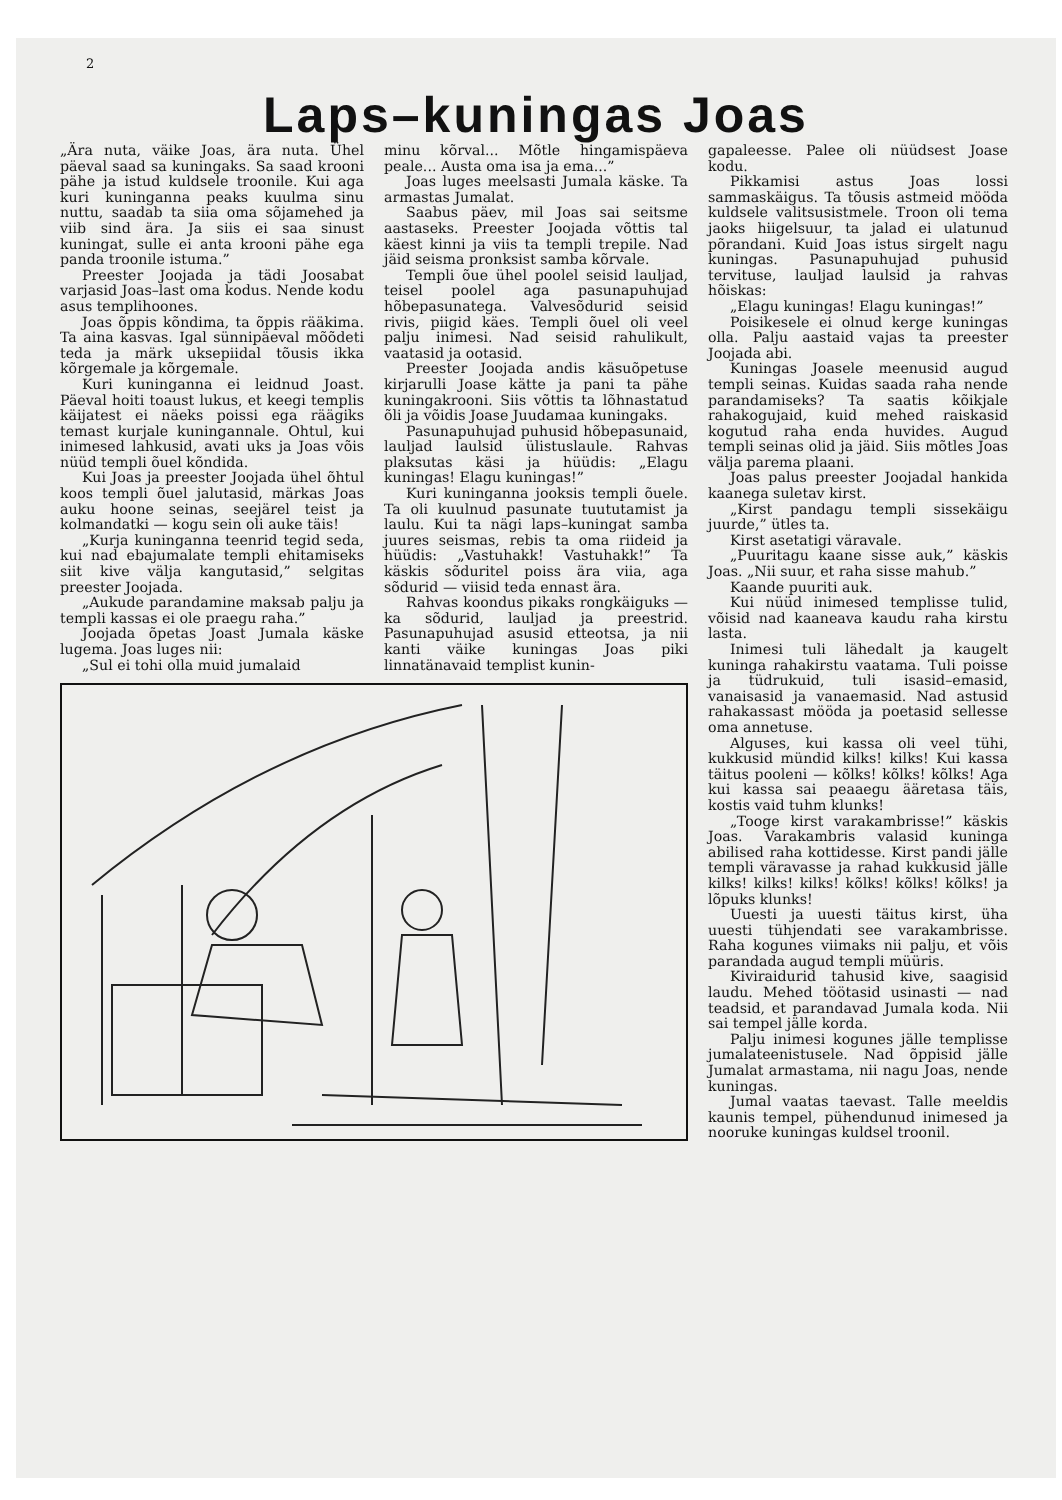2
Laps–kuningas Joas
„Ära nuta, väike Joas, ära nuta. Ühel päeval saad sa kuningaks. Sa saad krooni pähe ja istud kuldsele troonile. Kui aga kuri kuninganna peaks kuulma sinu nuttu, saadab ta siia oma sõjamehed ja viib sind ära. Ja siis ei saa sinust kuningat, sulle ei anta krooni pähe ega panda troonile istuma.”
Preester Joojada ja tädi Joosabat varjasid Joas–last oma kodus. Nende kodu asus templihoones.
Joas õppis kõndima, ta õppis rääkima. Ta aina kasvas. Igal sünnipäeval mõõdeti teda ja märk uksepiidal tõusis ikka kõrgemale ja kõrgemale.
Kuri kuninganna ei leidnud Joast. Päeval hoiti toaust lukus, et keegi templis käijatest ei näeks poissi ega räägiks temast kurjale kuningannale. Ohtul, kui inimesed lahkusid, avati uks ja Joas võis nüüd templi õuel kõndida.
Kui Joas ja preester Joojada ühel õhtul koos templi õuel jalutasid, märkas Joas auku hoone seinas, seejärel teist ja kolmandatki — kogu sein oli auke täis!
„Kurja kuninganna teenrid tegid seda, kui nad ebajumalate templi ehitamiseks siit kive välja kangutasid,” selgitas preester Joojada.
„Aukude parandamine maksab palju ja templi kassas ei ole praegu raha.”
Joojada õpetas Joast Jumala käske lugema. Joas luges nii:
„Sul ei tohi olla muid jumalaid
minu kõrval... Mõtle hingamispäeva peale... Austa oma isa ja ema...”
Joas luges meelsasti Jumala käske. Ta armastas Jumalat.
Saabus päev, mil Joas sai seitsme aastaseks. Preester Joojada võttis tal käest kinni ja viis ta templi trepile. Nad jäid seisma pronksist samba kõrvale.
Templi õue ühel poolel seisid lauljad, teisel poolel aga pasunapuhujad hõbepasunatega. Valvesõdurid seisid rivis, piigid käes. Templi õuel oli veel palju inimesi. Nad seisid rahulikult, vaatasid ja ootasid.
Preester Joojada andis käsuõpetuse kirjarulli Joase kätte ja pani ta pähe kuningakrooni. Siis võttis ta lõhnastatud õli ja võidis Joase Juudamaa kuningaks.
Pasunapuhujad puhusid hõbepasunaid, lauljad laulsid ülistuslaule. Rahvas plaksutas käsi ja hüüdis: „Elagu kuningas! Elagu kuningas!”
Kuri kuninganna jooksis templi õuele. Ta oli kuulnud pasunate tuututamist ja laulu. Kui ta nägi laps–kuningat samba juures seismas, rebis ta oma riideid ja hüüdis: „Vastuhakk! Vastuhakk!” Ta käskis sõduritel poiss ära viia, aga sõdurid — viisid teda ennast ära.
Rahvas koondus pikaks rongkäiguks — ka sõdurid, lauljad ja preestrid. Pasunapuhujad asusid etteotsa, ja nii kanti väike kuningas Joas piki linnatänavaid templist kunin-
gapaleesse. Palee oli nüüdsest Joase kodu.
Pikkamisi astus Joas lossi sammaskäigus. Ta tõusis astmeid mööda kuldsele valitsusistmele. Troon oli tema jaoks hiigelsuur, ta jalad ei ulatunud põrandani. Kuid Joas istus sirgelt nagu kuningas. Pasunapuhujad puhusid tervituse, lauljad laulsid ja rahvas hõiskas:
„Elagu kuningas! Elagu kuningas!”
Poisikesele ei olnud kerge kuningas olla. Palju aastaid vajas ta preester Joojada abi.
Kuningas Joasele meenusid augud templi seinas. Kuidas saada raha nende parandamiseks? Ta saatis kõikjale rahakogujaid, kuid mehed raiskasid kogutud raha enda huvides. Augud templi seinas olid ja jäid. Siis mõtles Joas välja parema plaani.
Joas palus preester Joojadal hankida kaanega suletav kirst.
„Kirst pandagu templi sissekäigu juurde,” ütles ta.
Kirst asetatigi väravale.
„Puuritagu kaane sisse auk,” käskis Joas. „Nii suur, et raha sisse mahub.”
Kaande puuriti auk.
Kui nüüd inimesed templisse tulid, võisid nad kaaneava kaudu raha kirstu lasta.
Inimesi tuli lähedalt ja kaugelt kuninga rahakirstu vaatama. Tuli poisse ja tüdrukuid, tuli isasid–emasid, vanaisasid ja vanaemasid. Nad astusid rahakassast mööda ja poetasid sellesse oma annetuse.
Alguses, kui kassa oli veel tühi, kukkusid mündid kilks! kilks! Kui kassa täitus pooleni — kõlks! kõlks! kõlks! Aga kui kassa sai peaaegu ääretasa täis, kostis vaid tuhm klunks!
„Tooge kirst varakambrisse!” käskis Joas. Varakambris valasid kuninga abilised raha kottidesse. Kirst pandi jälle templi väravasse ja rahad kukkusid jälle kilks! kilks! kilks! kõlks! kõlks! kõlks! ja lõpuks klunks!
Uuesti ja uuesti täitus kirst, üha uuesti tühjendati see varakambrisse. Raha kogunes viimaks nii palju, et võis parandada augud templi müüris.
Kiviraidurid tahusid kive, saagisid laudu. Mehed töötasid usinasti — nad teadsid, et parandavad Jumala koda. Nii sai tempel jälle korda.
Palju inimesi kogunes jälle templisse jumalateenistusele. Nad õppisid jälle Jumalat armastama, nii nagu Joas, nende kuningas.
Jumal vaatas taevast. Talle meeldis kaunis tempel, pühendunud inimesed ja nooruke kuningas kuldsel troonil.